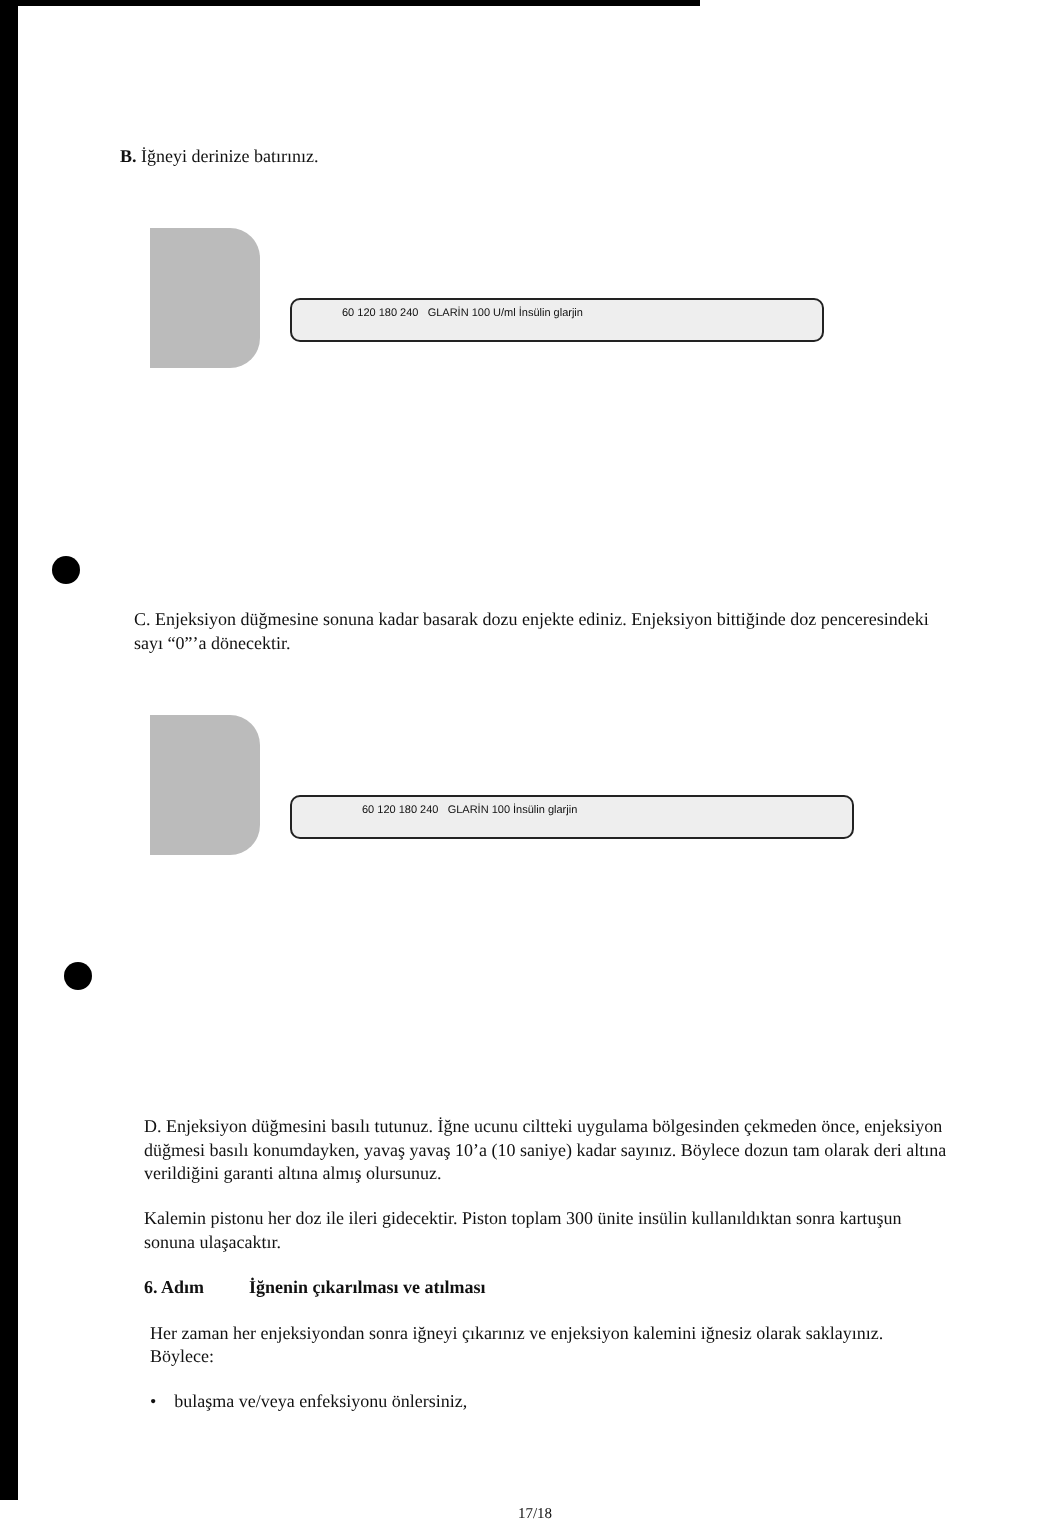B. İğneyi derinize batırınız.
60 120 180 240 GLARİN 100 U/ml İnsülin glarjin
C. Enjeksiyon düğmesine sonuna kadar basarak dozu enjekte ediniz. Enjeksiyon bittiğinde doz penceresindeki sayı “0”’a dönecektir.
60 120 180 240 GLARİN 100 İnsülin glarjin
D. Enjeksiyon düğmesini basılı tutunuz. İğne ucunu ciltteki uygulama bölgesinden çekmeden önce, enjeksiyon düğmesi basılı konumdayken, yavaş yavaş 10’a (10 saniye) kadar sayınız. Böylece dozun tam olarak deri altına verildiğini garanti altına almış olursunuz.
Kalemin pistonu her doz ile ileri gidecektir. Piston toplam 300 ünite insülin kullanıldıktan sonra kartuşun sonuna ulaşacaktır.
6. Adım İğnenin çıkarılması ve atılması
Her zaman her enjeksiyondan sonra iğneyi çıkarınız ve enjeksiyon kalemini iğnesiz olarak saklayınız. Böylece:
• bulaşma ve/veya enfeksiyonu önlersiniz,
17/18